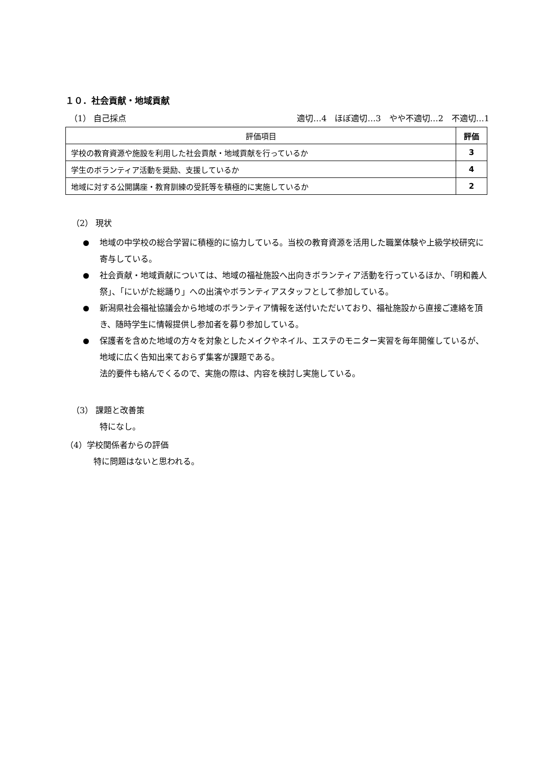１０．社会貢献・地域貢献
（1） 自己採点 適切…4　ほぼ適切…3　やや不適切…2　不適切…1
| 評価項目 | 評価 |
| --- | --- |
| 学校の教育資源や施設を利用した社会貢献・地域貢献を行っているか | 3 |
| 学生のボランティア活動を奨励、支援しているか | 4 |
| 地域に対する公開講座・教育訓練の受託等を積極的に実施しているか | 2 |
（2） 現状
地域の中学校の総合学習に積極的に協力している。当校の教育資源を活用した職業体験や上級学校研究に寄与している。
社会貢献・地域貢献については、地域の福祉施設へ出向きボランティア活動を行っているほか、「明和義人祭」、「にいがた総踊り」への出演やボランティアスタッフとして参加している。
新潟県社会福祉協議会から地域のボランティア情報を送付いただいており、福祉施設から直接ご連絡を頂き、随時学生に情報提供し参加者を募り参加している。
保護者を含めた地域の方々を対象としたメイクやネイル、エステのモニター実習を毎年開催しているが、地域に広く告知出来ておらず集客が課題である。
法的要件も絡んでくるので、実施の際は、内容を検討し実施している。
（3） 課題と改善策
特になし。
（4）学校関係者からの評価
特に問題はないと思われる。